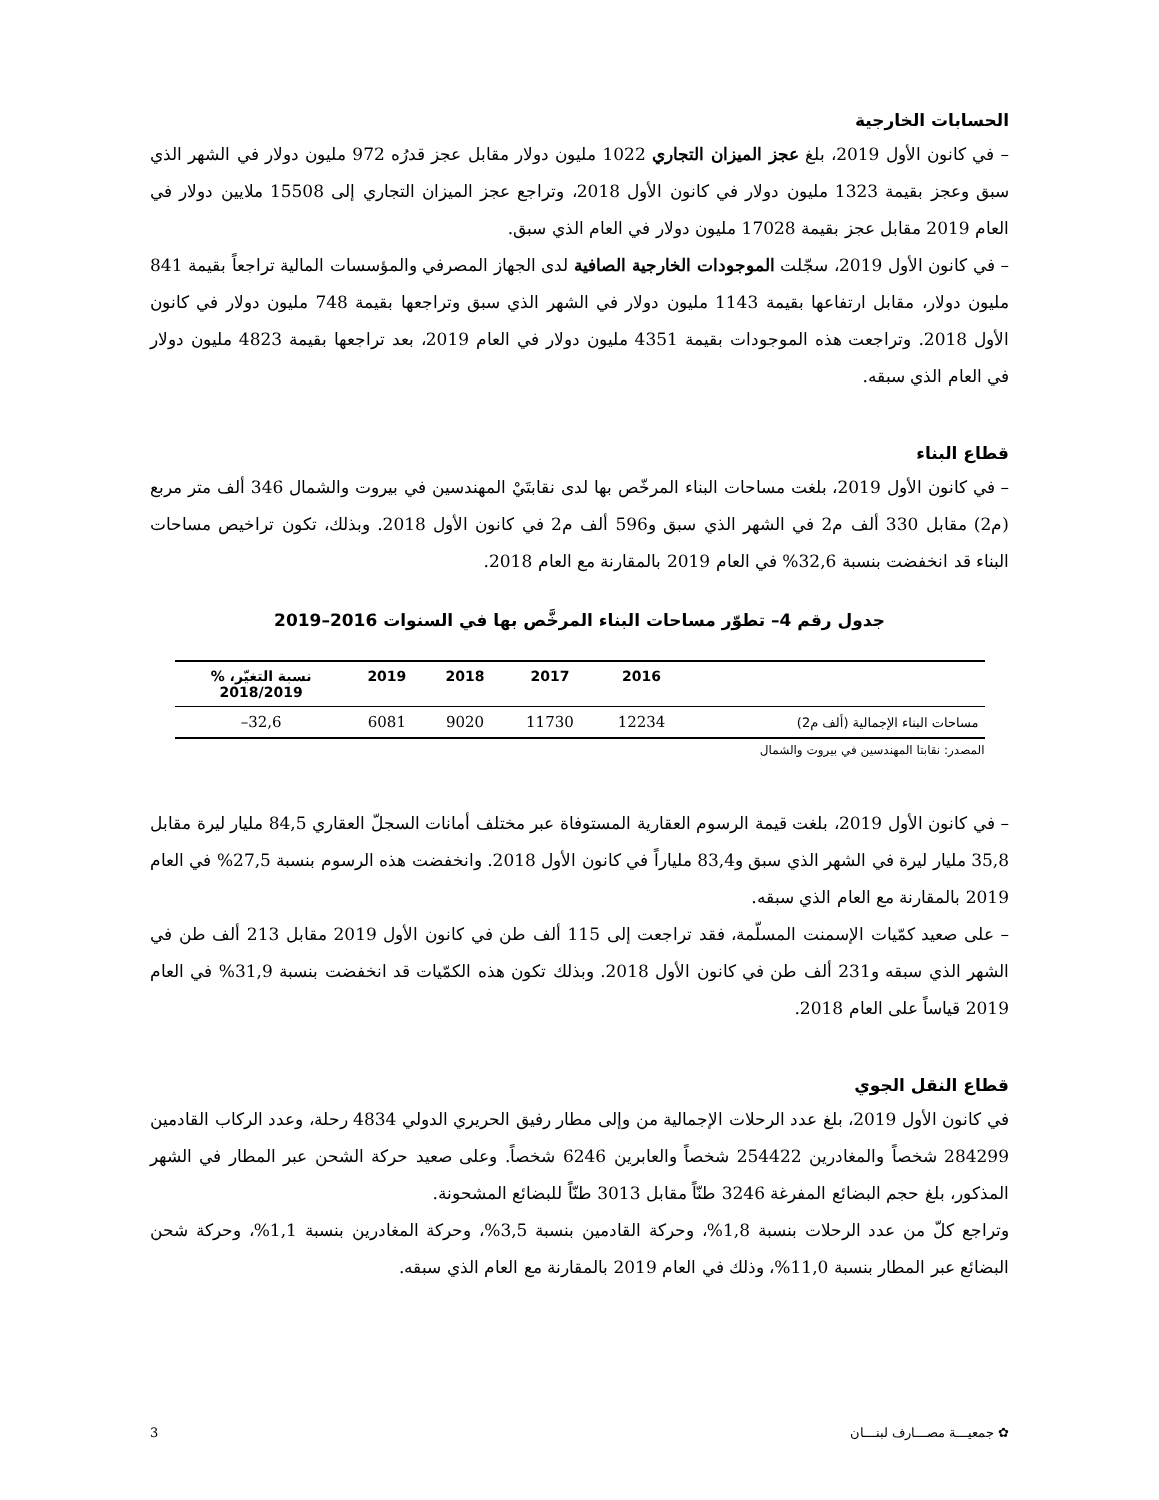الحسابات الخارجية
– في كانون الأول 2019، بلغ عجز الميزان التجاري 1022 مليون دولار مقابل عجز قدرُه 972 مليون دولار في الشهر الذي سبق وعجز بقيمة 1323 مليون دولار في كانون الأول 2018، وتراجع عجز الميزان التجاري إلى 15508 ملايين دولار في العام 2019 مقابل عجز بقيمة 17028 مليون دولار في العام الذي سبق.
– في كانون الأول 2019، سجّلت الموجودات الخارجية الصافية لدى الجهاز المصرفي والمؤسسات المالية تراجعاً بقيمة 841 مليون دولار، مقابل ارتفاعها بقيمة 1143 مليون دولار في الشهر الذي سبق وتراجعها بقيمة 748 مليون دولار في كانون الأول 2018. وتراجعت هذه الموجودات بقيمة 4351 مليون دولار في العام 2019، بعد تراجعها بقيمة 4823 مليون دولار في العام الذي سبقه.
قطاع البناء
– في كانون الأول 2019، بلغت مساحات البناء المرخّص بها لدى نقابتَيْ المهندسين في بيروت والشمال 346 ألف متر مربع (م2) مقابل 330 ألف م2 في الشهر الذي سبق و596 ألف م2 في كانون الأول 2018. وبذلك، تكون تراخيص مساحات البناء قد انخفضت بنسبة 32,6% في العام 2019 بالمقارنة مع العام 2018.
جدول رقم 4– تطوّر مساحات البناء المرخَّص بها في السنوات 2016–2019
| | 2016 | 2017 | 2018 | 2019 | نسبة التغيّر، % 2018/2019 |
| --- | --- | --- | --- | --- | --- |
| مساحات البناء الإجمالية (ألف م2) | 12234 | 11730 | 9020 | 6081 | 32,6– |
المصدر: نقابتا المهندسين في بيروت والشمال
– في كانون الأول 2019، بلغت قيمة الرسوم العقارية المستوفاة عبر مختلف أمانات السجلّ العقاري 84,5 مليار ليرة مقابل 35,8 مليار ليرة في الشهر الذي سبق و83,4 ملياراً في كانون الأول 2018. وانخفضت هذه الرسوم بنسبة 27,5% في العام 2019 بالمقارنة مع العام الذي سبقه.
– على صعيد كمّيات الإسمنت المسلّمة، فقد تراجعت إلى 115 ألف طن في كانون الأول 2019 مقابل 213 ألف طن في الشهر الذي سبقه و231 ألف طن في كانون الأول 2018. وبذلك تكون هذه الكمّيات قد انخفضت بنسبة 31,9% في العام 2019 قياساً على العام 2018.
قطاع النقل الجوي
في كانون الأول 2019، بلغ عدد الرحلات الإجمالية من وإلى مطار رفيق الحريري الدولي 4834 رحلة، وعدد الركاب القادمين 284299 شخصاً والمغادرين 254422 شخصاً والعابرين 6246 شخصاً. وعلى صعيد حركة الشحن عبر المطار في الشهر المذكور، بلغ حجم البضائع المفرغة 3246 طنّاً مقابل 3013 طنّاً للبضائع المشحونة.
وتراجع كلّ من عدد الرحلات بنسبة 1,8%، وحركة القادمين بنسبة 3,5%، وحركة المغادرين بنسبة 1,1%، وحركة شحن البضائع عبر المطار بنسبة 11,0%، وذلك في العام 2019 بالمقارنة مع العام الذي سبقه.
✿ جمعيـــة مصـــارف لبنـــان 3